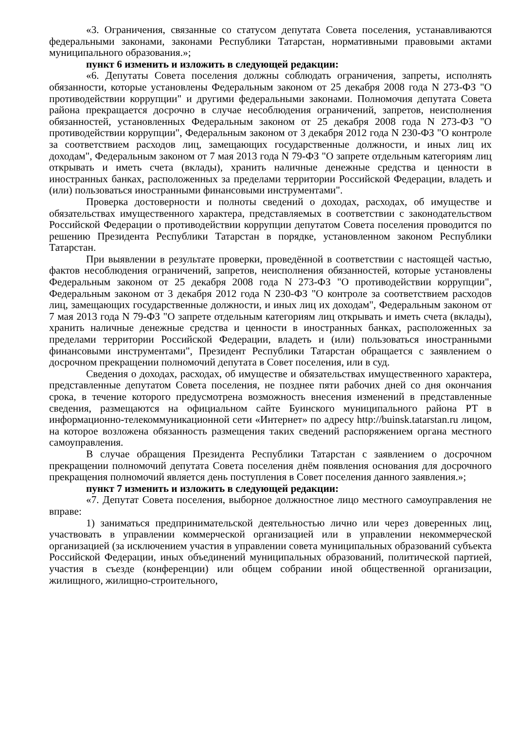«3. Ограничения, связанные со статусом депутата Совета поселения, устанавливаются федеральными законами, законами Республики Татарстан, нормативными правовыми актами муниципального образования.»;
пункт 6 изменить и изложить в следующей редакции:
«6. Депутаты Совета поселения должны соблюдать ограничения, запреты, исполнять обязанности, которые установлены Федеральным законом от 25 декабря 2008 года N 273-ФЗ "О противодействии коррупции" и другими федеральными законами. Полномочия депутата Совета района прекращается досрочно в случае несоблюдения ограничений, запретов, неисполнения обязанностей, установленных Федеральным законом от 25 декабря 2008 года N 273-ФЗ "О противодействии коррупции", Федеральным законом от 3 декабря 2012 года N 230-ФЗ "О контроле за соответствием расходов лиц, замещающих государственные должности, и иных лиц их доходам", Федеральным законом от 7 мая 2013 года N 79-ФЗ "О запрете отдельным категориям лиц открывать и иметь счета (вклады), хранить наличные денежные средства и ценности в иностранных банках, расположенных за пределами территории Российской Федерации, владеть и (или) пользоваться иностранными финансовыми инструментами".
Проверка достоверности и полноты сведений о доходах, расходах, об имуществе и обязательствах имущественного характера, представляемых в соответствии с законодательством Российской Федерации о противодействии коррупции депутатом Совета поселения проводится по решению Президента Республики Татарстан в порядке, установленном законом Республики Татарстан.
При выявлении в результате проверки, проведённой в соответствии с настоящей частью, фактов несоблюдения ограничений, запретов, неисполнения обязанностей, которые установлены Федеральным законом от 25 декабря 2008 года N 273-ФЗ "О противодействии коррупции", Федеральным законом от 3 декабря 2012 года N 230-ФЗ "О контроле за соответствием расходов лиц, замещающих государственные должности, и иных лиц их доходам", Федеральным законом от 7 мая 2013 года N 79-ФЗ "О запрете отдельным категориям лиц открывать и иметь счета (вклады), хранить наличные денежные средства и ценности в иностранных банках, расположенных за пределами территории Российской Федерации, владеть и (или) пользоваться иностранными финансовыми инструментами", Президент Республики Татарстан обращается с заявлением о досрочном прекращении полномочий депутата в Совет поселения, или в суд.
Сведения о доходах, расходах, об имуществе и обязательствах имущественного характера, представленные депутатом Совета поселения, не позднее пяти рабочих дней со дня окончания срока, в течение которого предусмотрена возможность внесения изменений в представленные сведения, размещаются на официальном сайте Буинского муниципального района РТ в информационно-телекоммуникационной сети «Интернет» по адресу http://buinsk.tatarstan.ru лицом, на которое возложена обязанность размещения таких сведений распоряжением органа местного самоуправления.
В случае обращения Президента Республики Татарстан с заявлением о досрочном прекращении полномочий депутата Совета поселения днём появления основания для досрочного прекращения полномочий является день поступления в Совет поселения данного заявления.»;
пункт 7 изменить и изложить в следующей редакции:
«7. Депутат Совета поселения, выборное должностное лицо местного самоуправления не вправе:
1) заниматься предпринимательской деятельностью лично или через доверенных лиц, участвовать в управлении коммерческой организацией или в управлении некоммерческой организацией (за исключением участия в управлении совета муниципальных образований субъекта Российской Федерации, иных объединений муниципальных образований, политической партией, участия в съезде (конференции) или общем собрании иной общественной организации, жилищного, жилищно-строительного,